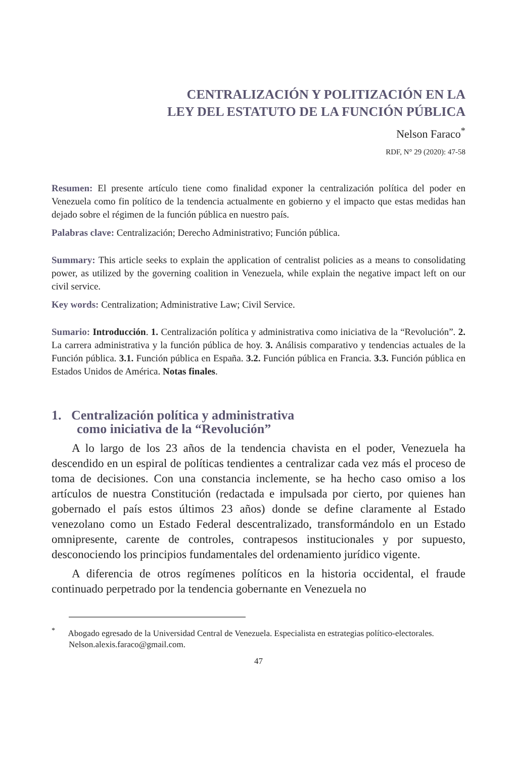CENTRALIZACIÓN Y POLITIZACIÓN EN LA
LEY DEL ESTATUTO DE LA FUNCIÓN PÚBLICA
Nelson Faraco<sup>*</sup>
RDF, N° 29 (2020): 47-58
Resumen: El presente artículo tiene como finalidad exponer la centralización política del poder en Venezuela como fin político de la tendencia actualmente en gobierno y el impacto que estas medidas han dejado sobre el régimen de la función pública en nuestro país.
Palabras clave: Centralización; Derecho Administrativo; Función pública.
Summary: This article seeks to explain the application of centralist policies as a means to consolidating power, as utilized by the governing coalition in Venezuela, while explain the negative impact left on our civil service.
Key words: Centralization; Administrative Law; Civil Service.
Sumario: Introducción. 1. Centralización política y administrativa como iniciativa de la “Revolución”. 2. La carrera administrativa y la función pública de hoy. 3. Análisis comparativo y tendencias actuales de la Función pública. 3.1. Función pública en España. 3.2. Función pública en Francia. 3.3. Función pública en Estados Unidos de América. Notas finales.
1. Centralización política y administrativa
como iniciativa de la “Revolución”
A lo largo de los 23 años de la tendencia chavista en el poder, Venezuela ha descendido en un espiral de políticas tendientes a centralizar cada vez más el proceso de toma de decisiones. Con una constancia inclemente, se ha hecho caso omiso a los artículos de nuestra Constitución (redactada e impulsada por cierto, por quienes han gobernado el país estos últimos 23 años) donde se define claramente al Estado venezolano como un Estado Federal descentralizado, transformándolo en un Estado omnipresente, carente de controles, contrapesos institucionales y por supuesto, desconociendo los principios fundamentales del ordenamiento jurídico vigente.
A diferencia de otros regímenes políticos en la historia occidental, el fraude continuado perpetrado por la tendencia gobernante en Venezuela no
<sup>*</sup> Abogado egresado de la Universidad Central de Venezuela. Especialista en estrategias político-electorales. Nelson.alexis.faraco@gmail.com.
47